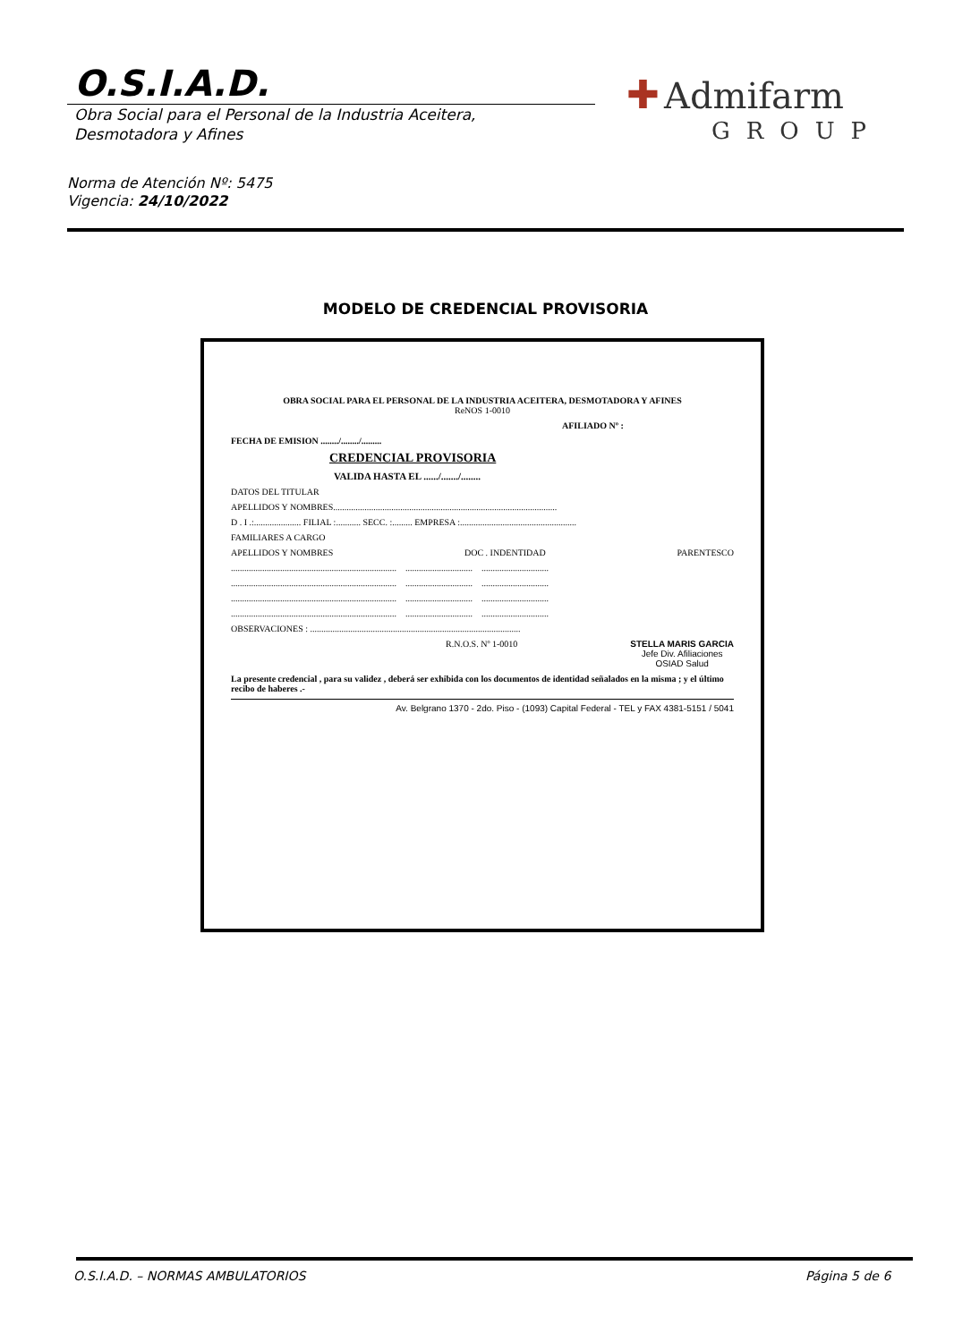O.S.I.A.D.
Obra Social para el Personal de la Industria Aceitera,
Desmotadora y Afines
✚ Admifarm
GROUP
Norma de Atención Nº: 5475
Vigencia: 24/10/2022
MODELO DE CREDENCIAL PROVISORIA
OBRA SOCIAL PARA EL PERSONAL DE LA INDUSTRIA ACEITERA, DESMOTADORA Y AFINES
ReNOS 1-0010
AFILIADO Nº :
FECHA DE EMISION ......../......../.........
CREDENCIAL PROVISORIA
VALIDA HASTA EL ....../......./........
DATOS DEL TITULAR
APELLIDOS Y NOMBRES....................................................................................................
D . I .:..................... FILIAL :........... SECC. :......... EMPRESA :....................................................
FAMILIARES A CARGO
APELLIDOS Y NOMBRES DOC . INDENTIDAD PARENTESCO
.......................................................................... .............................. ..............................
.......................................................................... .............................. ..............................
.......................................................................... .............................. ..............................
.......................................................................... .............................. ..............................
OBSERVACIONES : ..............................................................................................
R.N.O.S. Nº 1-0010 STELLA MARIS GARCIA
Jefe Div. Afiliaciones
OSIAD Salud
La presente credencial , para su validez , deberá ser exhibida con los documentos de identidad señalados en la misma ; y el último recibo de haberes .-
Av. Belgrano 1370 - 2do. Piso - (1093) Capital Federal - TEL y FAX 4381-5151 / 5041
O.S.I.A.D. – NORMAS AMBULATORIOS
Página 5 de 6